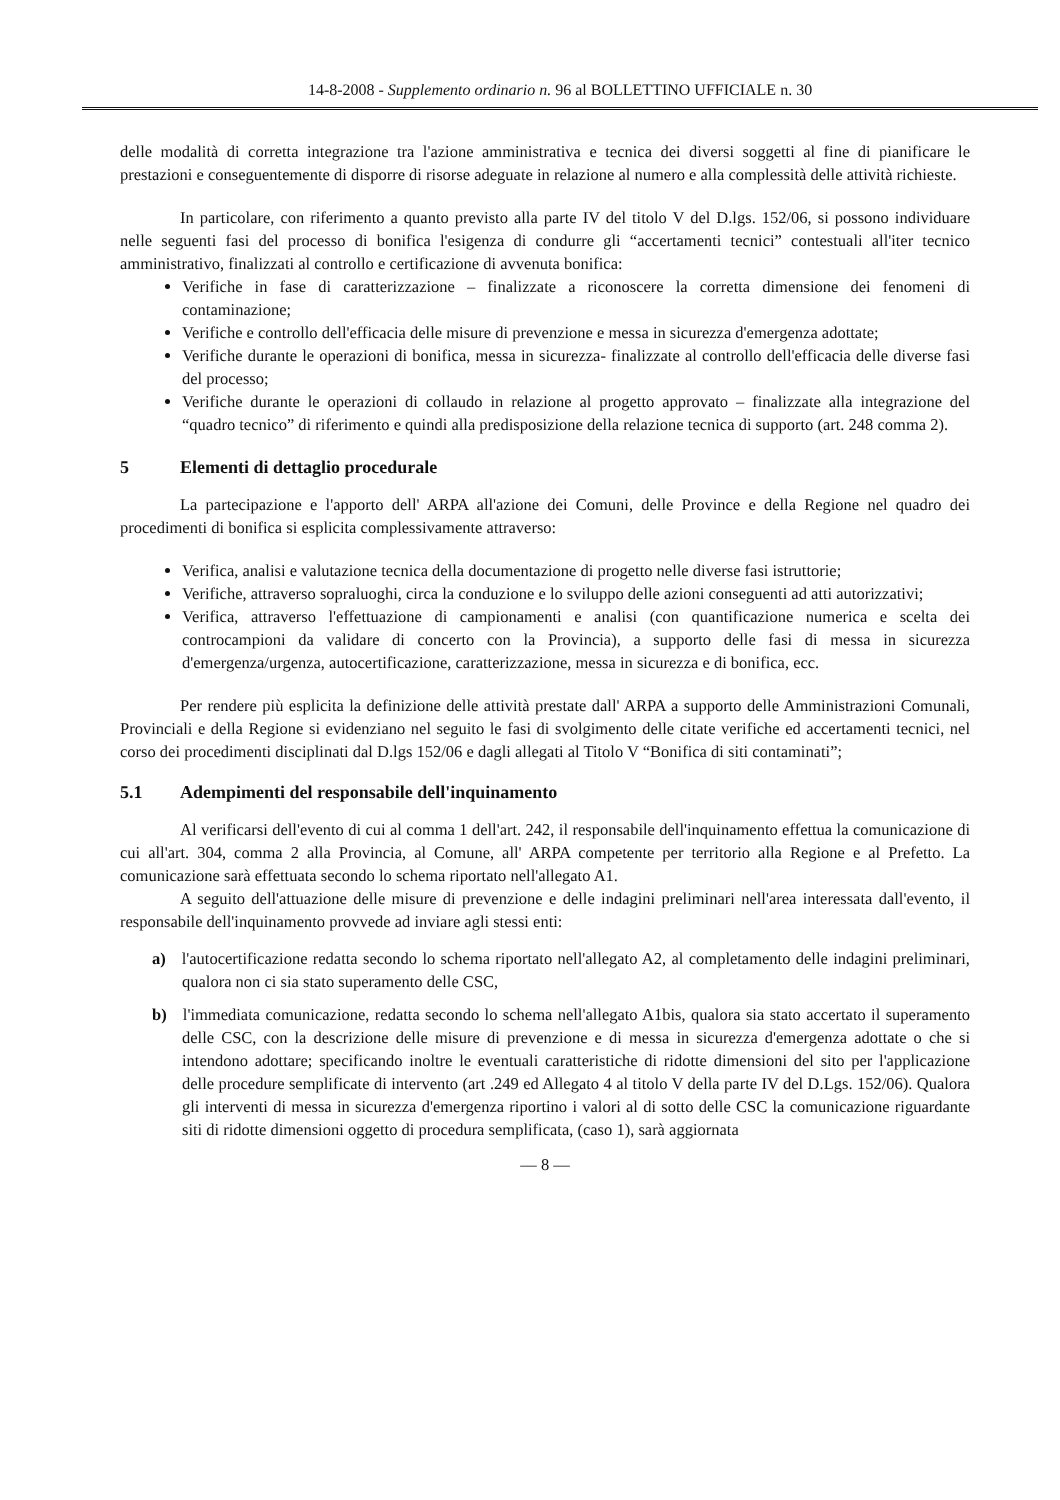14-8-2008 - Supplemento ordinario n. 96 al BOLLETTINO UFFICIALE n. 30
delle modalità di corretta integrazione tra l'azione amministrativa e tecnica dei diversi soggetti al fine di pianificare le prestazioni e conseguentemente di disporre di risorse adeguate in relazione al numero e alla complessità delle attività richieste.
In particolare, con riferimento a quanto previsto alla parte IV del titolo V del D.lgs. 152/06, si possono individuare nelle seguenti fasi del processo di bonifica l'esigenza di condurre gli “accertamenti tecnici” contestuali all'iter tecnico amministrativo, finalizzati al controllo e certificazione di avvenuta bonifica:
Verifiche in fase di caratterizzazione – finalizzate a riconoscere la corretta dimensione dei fenomeni di contaminazione;
Verifiche e controllo dell'efficacia delle misure di prevenzione e messa in sicurezza d'emergenza adottate;
Verifiche durante le operazioni di bonifica, messa in sicurezza- finalizzate al controllo dell'efficacia delle diverse fasi del processo;
Verifiche durante le operazioni di collaudo in relazione al progetto approvato – finalizzate alla integrazione del “quadro tecnico” di riferimento e quindi alla predisposizione della relazione tecnica di supporto (art. 248 comma 2).
5 Elementi di dettaglio procedurale
La partecipazione e l'apporto dell' ARPA all'azione dei Comuni, delle Province e della Regione nel quadro dei procedimenti di bonifica si esplicita complessivamente attraverso:
Verifica, analisi e valutazione tecnica della documentazione di progetto nelle diverse fasi istruttorie;
Verifiche, attraverso sopraluoghi, circa la conduzione e lo sviluppo delle azioni conseguenti ad atti autorizzativi;
Verifica, attraverso l'effettuazione di campionamenti e analisi (con quantificazione numerica e scelta dei controcampioni da validare di concerto con la Provincia), a supporto delle fasi di messa in sicurezza d'emergenza/urgenza, autocertificazione, caratterizzazione, messa in sicurezza e di bonifica, ecc.
Per rendere più esplicita la definizione delle attività prestate dall' ARPA a supporto delle Amministrazioni Comunali, Provinciali e della Regione si evidenziano nel seguito le fasi di svolgimento delle citate verifiche ed accertamenti tecnici, nel corso dei procedimenti disciplinati dal D.lgs 152/06 e dagli allegati al Titolo V “Bonifica di siti contaminati”;
5.1 Adempimenti del responsabile dell'inquinamento
Al verificarsi dell'evento di cui al comma 1 dell'art. 242, il responsabile dell'inquinamento effettua la comunicazione di cui all'art. 304, comma 2 alla Provincia, al Comune, all' ARPA competente per territorio alla Regione e al Prefetto. La comunicazione sarà effettuata secondo lo schema riportato nell'allegato A1.
A seguito dell'attuazione delle misure di prevenzione e delle indagini preliminari nell'area interessata dall'evento, il responsabile dell'inquinamento provvede ad inviare agli stessi enti:
a) l'autocertificazione redatta secondo lo schema riportato nell'allegato A2, al completamento delle indagini preliminari, qualora non ci sia stato superamento delle CSC,
b) l'immediata comunicazione, redatta secondo lo schema nell'allegato A1bis, qualora sia stato accertato il superamento delle CSC, con la descrizione delle misure di prevenzione e di messa in sicurezza d'emergenza adottate o che si intendono adottare; specificando inoltre le eventuali caratteristiche di ridotte dimensioni del sito per l'applicazione delle procedure semplificate di intervento (art .249 ed Allegato 4 al titolo V della parte IV del D.Lgs. 152/06). Qualora gli interventi di messa in sicurezza d'emergenza riportino i valori al di sotto delle CSC la comunicazione riguardante siti di ridotte dimensioni oggetto di procedura semplificata, (caso 1), sarà aggiornata
— 8 —